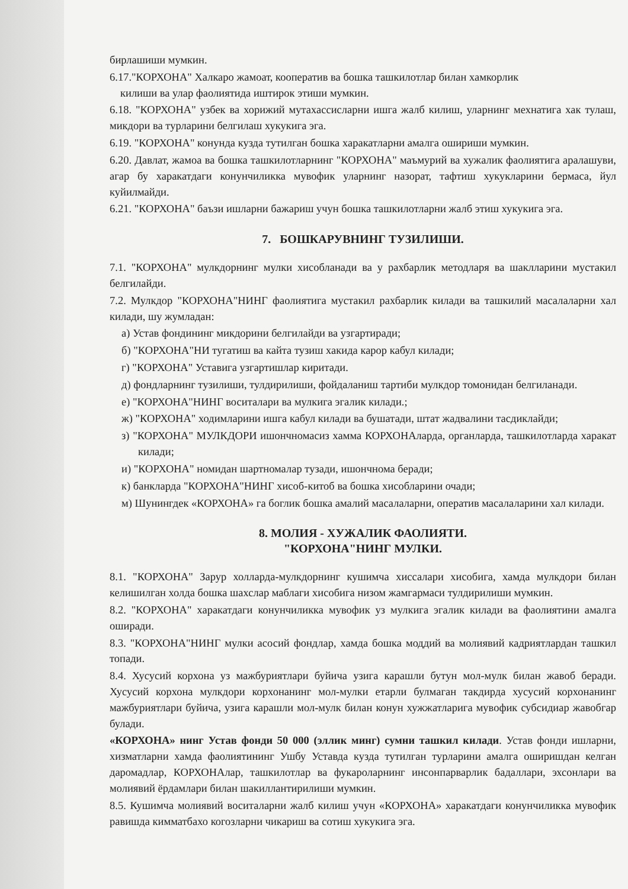бирлашиши мумкин.
6.17."КОРХОНА" Халкаро жамоат, кооператив ва бошка ташкилотлар билан хамкорлик
килиши ва улар фаолиятида иштирок этиши мумкин.
6.18. "КОРХОНА" узбек ва хорижий мутахассисларни ишга жалб килиш, уларнинг мехнатига хак тулаш, микдори ва турларини белгилаш хукукига эга.
6.19. "КОРХОНА" конунда кузда тутилган бошка харакатларни амалга ошириши мумкин.
6.20. Давлат, жамоа ва бошка ташкилотларнинг "КОРХОНА" маъмурий ва хужалик фаолиятига аралашуви, агар бу харакатдаги конунчиликка мувофик уларнинг назорат, тафтиш хукукларини бермаса, йул куйилмайди.
6.21. "КОРХОНА" баъзи ишларни бажариш учун бошка ташкилотларни жалб этиш хукукига эга.
7. БОШКАРУВНИНГ ТУЗИЛИШИ.
7.1. "КОРХОНА" мулкдорнинг мулки хисобланади ва у рахбарлик методларя ва шаклларини мустакил белгилайди.
7.2. Мулкдор "КОРХОНА"НИНГ фаолиятига мустакил рахбарлик килади ва ташкилий масалаларни хал килади, шу жумладан:
а) Устав фондининг микдорини белгилайди ва узгартиради;
б) "КОРХОНА"НИ тугатиш ва кайта тузиш хакида карор кабул килади;
г) "КОРХОНА" Уставига узгартишлар киритади.
д) фондларнинг тузилиши, тулдирилиши, фойдаланиш тартиби мулкдор томонидан белгиланади.
е) "КОРХОНА"НИНГ воситалари ва мулкига эгалик килади.;
ж) "КОРХОНА" ходимларини ишга кабул килади ва бушатади, штат жадвалини тасдиклайди;
з) "КОРХОНА" МУЛКДОРИ ишончномасиз хамма КОРХОНАларда, органларда, ташкилотларда харакат килади;
и) "КОРХОНА" номидан шартномалар тузади, ишончнома беради;
к) банкларда "КОРХОНА"НИНГ хисоб-китоб ва бошка хисобларини очади;
м) Шунингдек «КОРХОНА» га боглик бошка амалий масалаларни, оператив масалаларини хал килади.
8. МОЛИЯ - ХУЖАЛИК ФАОЛИЯТИ.
"КОРХОНА"НИНГ МУЛКИ.
8.1. "КОРХОНА" Зарур холларда-мулкдорнинг кушимча хиссалари хисобига, хамда мулкдори билан келишилган холда бошка шахслар маблаги хисобига низом жамгармаси тулдирилиши мумкин.
8.2. "КОРХОНА" харакатдаги конунчиликка мувофик уз мулкига эгалик килади ва фаолиятини амалга оширади.
8.3. "КОРХОНА"НИНГ мулки асосий фондлар, хамда бошка моддий ва молиявий кадриятлардан ташкил топади.
8.4. Хусусий корхона уз мажбуриятлари буйича узига карашли бутун мол-мулк билан жавоб беради. Хусусий корхона мулкдори корхонанинг мол-мулки етарли булмаган такдирда хусусий корхонанинг мажбуриятлари буйича, узига карашли мол-мулк билан конун хужжатларига мувофик субсидиар жавобгар булади.
«КОРХОНА» нинг Устав фонди 50 000 (эллик минг) сумни ташкил килади. Устав фонди ишларни, хизматларни хамда фаолиятининг Ушбу Уставда кузда тутилган турларини амалга оширишдан келган даромадлар, КОРХОНАлар, ташкилотлар ва фукароларнинг инсонпарварлик бадаллари, эхсонлари ва молиявий ёрдамлари билан шакиллантирилиши мумкин.
8.5. Кушимча молиявий воситаларни жалб килиш учун «КОРХОНА» харакатдаги конунчиликка мувофик равишда кимматбахо когозларни чикариш ва сотиш хукукига эга.